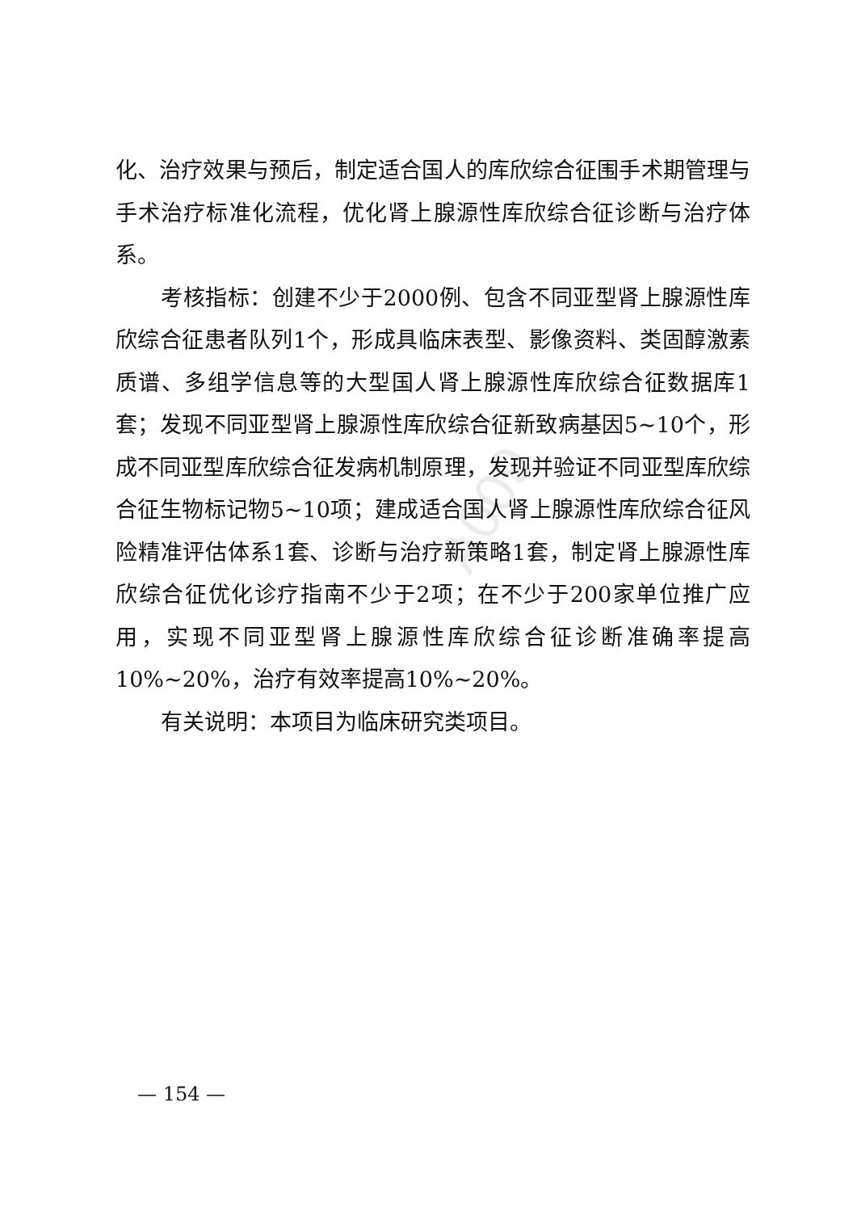A009
化、治疗效果与预后，制定适合国人的库欣综合征围手术期管理与手术治疗标准化流程，优化肾上腺源性库欣综合征诊断与治疗体系。
考核指标：创建不少于2000例、包含不同亚型肾上腺源性库欣综合征患者队列1个，形成具临床表型、影像资料、类固醇激素质谱、多组学信息等的大型国人肾上腺源性库欣综合征数据库1套；发现不同亚型肾上腺源性库欣综合征新致病基因5~10个，形成不同亚型库欣综合征发病机制原理，发现并验证不同亚型库欣综合征生物标记物5~10项；建成适合国人肾上腺源性库欣综合征风险精准评估体系1套、诊断与治疗新策略1套，制定肾上腺源性库欣综合征优化诊疗指南不少于2项；在不少于200家单位推广应用，实现不同亚型肾上腺源性库欣综合征诊断准确率提高10%~20%，治疗有效率提高10%~20%。
有关说明：本项目为临床研究类项目。
— 154 —